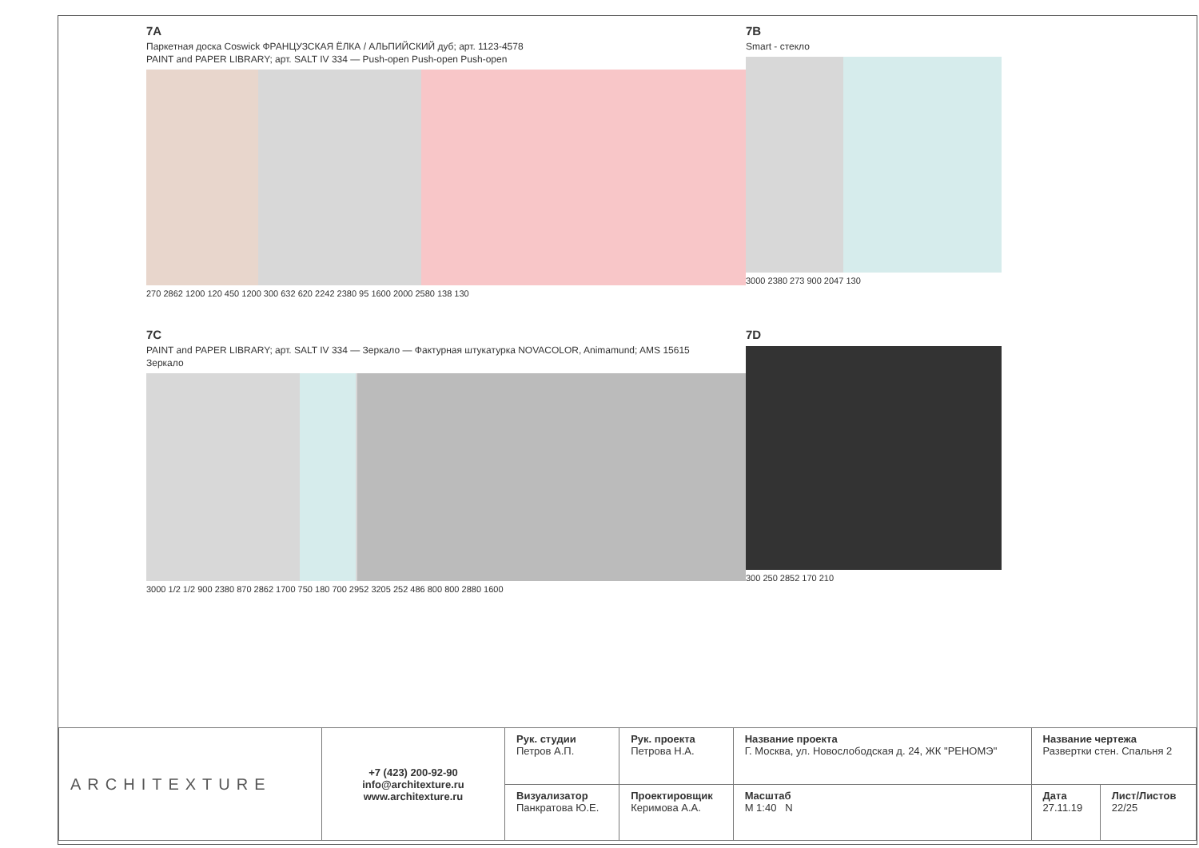7A
Паркетная доска Coswick ФРАНЦУЗСКАЯ ЁЛКА / АЛЬПИЙСКИЙ дуб; арт. 1123-4578
PAINT and PAPER LIBRARY; арт. SALT IV 334 — Push-open Push-open Push-open
270 2862 1200 120 450 1200 300 632 620 2242 2380 95 1600 2000 2580 138 130
7B
Smart - стекло
3000 2380 273 900 2047 130
7C
PAINT and PAPER LIBRARY; арт. SALT IV 334 — Зеркало — Фактурная штукатурка NOVACOLOR, Animamund; AMS 15615
Зеркало
3000 1/2 1/2 900 2380 870 2862 1700 750 180 700 2952 3205 252 486 800 800 2880 1600
7D
300 250 2852 170 210
| ARCHITEXTURE | +7 (423) 200-92-90 info@architexture.ru www.architexture.ru | Рук. студии Петров А.П. | Рук. проекта Петрова Н.А. | Название проекта Г. Москва, ул. Новослободская д. 24, ЖК "РЕНОМЭ" | Название чертежа Развертки стен. Спальня 2 | |
| | | Визуализатор Панкратова Ю.Е. | Проектировщик Керимова А.А. | Масштаб М 1:40 N | Дата 27.11.19 | Лист/Листов 22/25 |